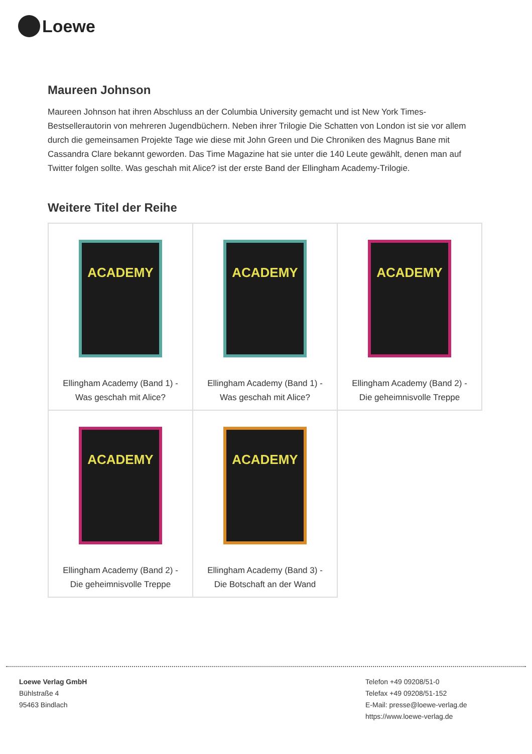Loewe
Maureen Johnson
Maureen Johnson hat ihren Abschluss an der Columbia University gemacht und ist New York Times-Bestsellerautorin von mehreren Jugendbüchern. Neben ihrer Trilogie Die Schatten von London ist sie vor allem durch die gemeinsamen Projekte Tage wie diese mit John Green und Die Chroniken des Magnus Bane mit Cassandra Clare bekannt geworden. Das Time Magazine hat sie unter die 140 Leute gewählt, denen man auf Twitter folgen sollte. Was geschah mit Alice? ist der erste Band der Ellingham Academy-Trilogie.
Weitere Titel der Reihe
| ACADEMY Ellingham Academy (Band 1) - Was geschah mit Alice? | ACADEMY Ellingham Academy (Band 1) - Was geschah mit Alice? | ACADEMY Ellingham Academy (Band 2) - Die geheimnisvolle Treppe |
| ACADEMY Ellingham Academy (Band 2) - Die geheimnisvolle Treppe | ACADEMY Ellingham Academy (Band 3) - Die Botschaft an der Wand | |
Loewe Verlag GmbH
Bühlstraße 4
95463 Bindlach
Telefon +49 09208/51-0
Telefax +49 09208/51-152
E-Mail: presse@loewe-verlag.de
https://www.loewe-verlag.de